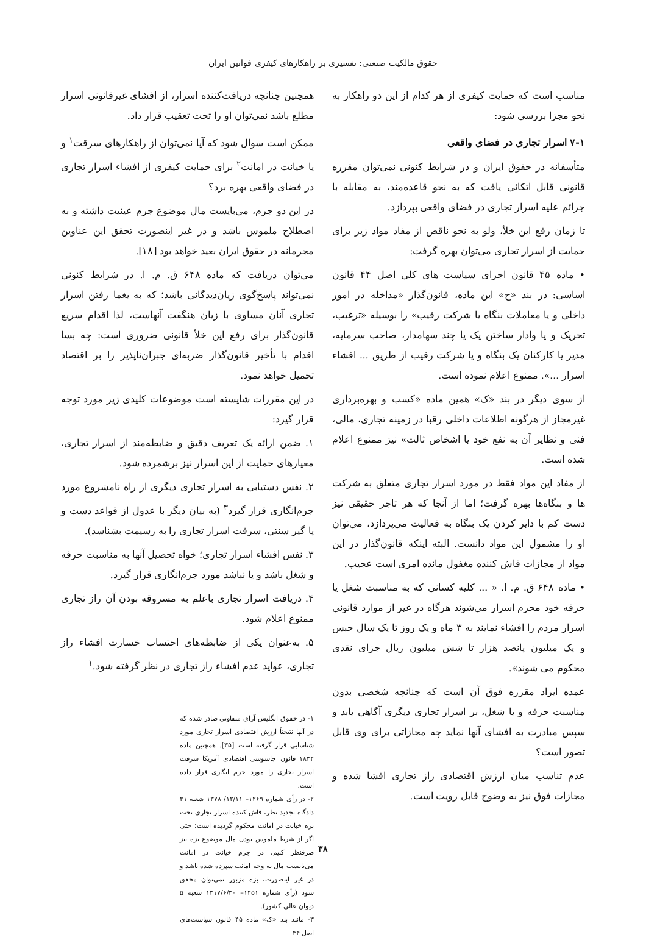حقوق مالکیت صنعتی: تفسیری بر راهکارهای کیفری قوانین ایران
مناسب است که حمایت کیفری از هر کدام از این دو راهکار به نحو مجزا بررسی شود:
۷-۱ اسرار تجاری در فضای واقعی
متأسفانه در حقوق ایران و در شرایط کنونی نمی‌توان مقرره قانونی قابل اتکائی یافت که به نحو قاعده‌مند، به مقابله با جرائم علیه اسرار تجاری در فضای واقعی بپردازد.
تا زمان رفع این خلأ، ولو به نحو ناقص از مفاد مواد زیر برای حمایت از اسرار تجاری می‌توان بهره گرفت:
• ماده ۴۵ قانون اجرای سیاست های کلی اصل ۴۴ قانون اساسی: در بند «ح» این ماده، قانون‌گذار «مداخله در امور داخلی و یا معاملات بنگاه یا شرکت رقیب» را بوسیله «ترغیب، تحریک و یا وادار ساختن یک یا چند سهامدار، صاحب سرمایه، مدیر یا کارکنان یک بنگاه و یا شرکت رقیب از طریق ... افشاء اسرار ...». ممنوع اعلام نموده است.
از سوی دیگر در بند «ک» همین ماده «کسب و بهره‌برداری غیرمجاز از هرگونه اطلاعات داخلی رقبا در زمینه تجاری، مالی، فنی و نظایر آن به نفع خود یا اشخاص ثالث» نیز ممنوع اعلام شده است.
از مفاد این مواد فقط در مورد اسرار تجاری متعلق به شرکت ها و بنگاه‌ها بهره گرفت؛ اما از آنجا که هر تاجر حقیقی نیز دست کم با دایر کردن یک بنگاه به فعالیت می‌پردازد، می‌توان او را مشمول این مواد دانست. البته اینکه قانون‌گذار در این مواد از مجازات فاش کننده مغفول مانده امری است عجیب.
• ماده ۶۴۸ ق. م. ا. « ... کلیه کسانی که به مناسبت شغل یا حرفه خود محرم اسرار می‌شوند هرگاه در غیر از موارد قانونی اسرار مردم را افشاء نمایند به ۳ ماه و یک روز تا یک سال حبس و یک میلیون پانصد هزار تا شش میلیون ریال جزای نقدی محکوم می شوند».
عمده ایراد مقرره فوق آن است که چنانچه شخصی بدون مناسبت حرفه و یا شغل، بر اسرار تجاری دیگری آگاهی یابد و سپس مبادرت به افشای آنها نماید چه مجازاتی برای وی قابل تصور است؟
عدم تناسب میان ارزش اقتصادی راز تجاری افشا شده و مجازات فوق نیز به وضوح قابل رویت است.
همچنین چنانچه دریافت‌کننده اسرار، از افشای غیرقانونی اسرار مطلع باشد نمی‌توان او را تحت تعقیب قرار داد.
ممکن است سوال شود که آیا نمی‌توان از راهکارهای سرقت<sup>۱</sup> و یا خیانت در امانت<sup>۲</sup> برای حمایت کیفری از افشاء اسرار تجاری در فضای واقعی بهره برد؟
در این دو جرم، می‌بایست مال موضوع جرم عینیت داشته و به اصطلاح ملموس باشد و در غیر اینصورت تحقق این عناوین مجرمانه در حقوق ایران بعید خواهد بود [۱۸].
می‌توان دریافت که ماده ۶۴۸ ق. م. ا. در شرایط کنونی نمی‌تواند پاسخ‌گوی زیان‌دیدگانی باشد؛ که به یغما رفتن اسرار تجاری آنان مساوی با زیان هنگفت آنهاست، لذا اقدام سریع قانون‌گذار برای رفع این خلأ قانونی ضروری است: چه بسا اقدام با تأخیر قانون‌گذار ضربه‌ای جبران‌ناپذیر را بر اقتصاد تحمیل خواهد نمود.
در این مقررات شایسته است موضوعات کلیدی زیر مورد توجه قرار گیرد:
۱. ضمن ارائه یک تعریف دقیق و ضابطه‌مند از اسرار تجاری، معیارهای حمایت از این اسرار نیز برشمرده شود.
۲. نفس دستیابی به اسرار تجاری دیگری از راه نامشروع مورد جرم‌انگاری قرار گیرد<sup>۳</sup> (به بیان دیگر با عدول از قواعد دست و پا گیر سنتی، سرقت اسرار تجاری را به رسیمت بشناسد).
۳. نفس افشاء اسرار تجاری؛ خواه تحصیل آنها به مناسبت حرفه و شغل باشد و یا نباشد مورد جرم‌انگاری قرار گیرد.
۴. دریافت اسرار تجاری باعلم به مسروقه بودن آن راز تجاری ممنوع اعلام شود.
۵. به‌عنوان یکی از ضابطه‌های احتساب خسارت افشاء راز تجاری، عواید عدم افشاء راز تجاری در نظر گرفته شود.<sup>۱</sup>
۱- در حقوق انگلیس آرای متفاوتی صادر شده که در آنها نتیجتاً ارزش اقتصادی اسرار تجاری مورد شناسایی قرار گرفته است [۳۵]. همچنین ماده ۱۸۳۴ قانون جاسوسی اقتصادی آمریکا سرقت اسرار تجاری را مورد جرم انگاری قرار داده است.
۲- در رأی شماره ۱۲۶۹– ۱۲/۱۱/ ۱۳۷۸ شعبه ۳۱ دادگاه تجدید نظر، فاش کننده اسرار تجاری تحت بزه خیانت در امانت محکوم گردیده است؛ حتی اگر از شرط ملموس بودن مال موضوع بزه نیز صرفنظر کنیم، در جرم خیانت در امانت می‌بایست مال به وجه امانت سپرده شده باشد و در غیر اینصورت، بزه مزبور نمی‌توان محقق شود (رأی شماره ۱۴۵۱– ۱۳۱۷/۶/۳۰ شعبه ۵ دیوان عالی کشور).
۳- مانند بند «ک» ماده ۴۵ قانون سیاست‌های اصل ۴۴
۳۸